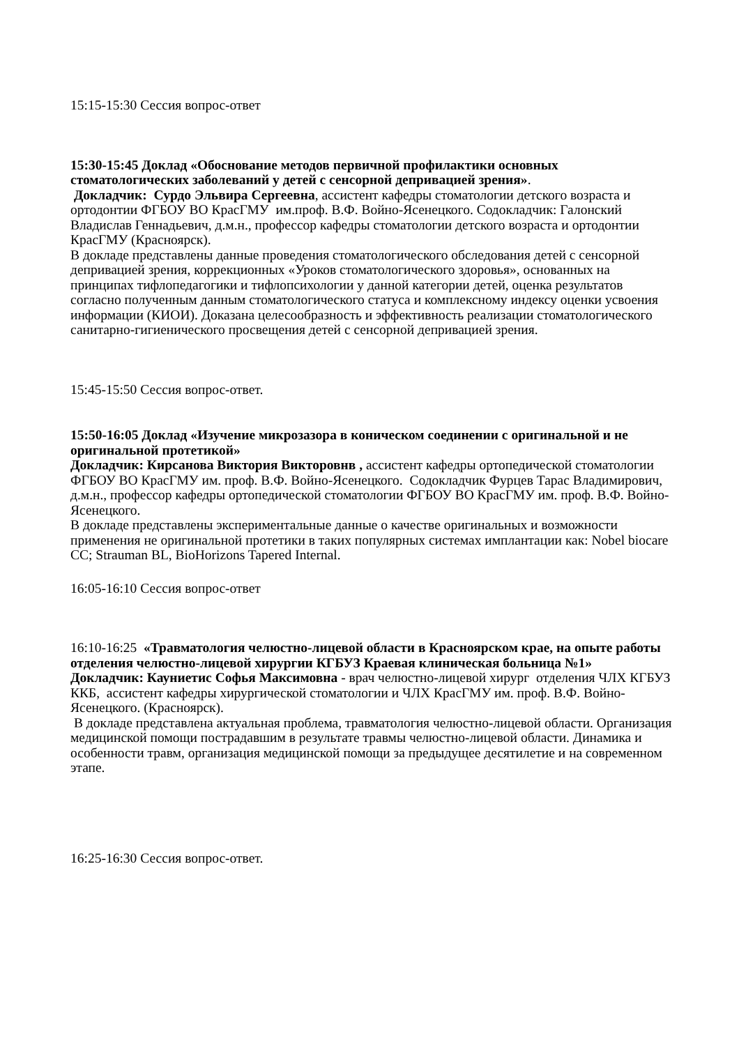15:15-15:30 Сессия вопрос-ответ
15:30-15:45 Доклад «Обоснование методов первичной профилактики основных стоматологических заболеваний у детей с сенсорной депривацией зрения».
Докладчик: Сурдо Эльвира Сергеевна, ассистент кафедры стоматологии детского возраста и ортодонтии ФГБОУ ВО КрасГМУ им.проф. В.Ф. Войно-Ясенецкого. Содокладчик: Галонский Владислав Геннадьевич, д.м.н., профессор кафедры стоматологии детского возраста и ортодонтии КрасГМУ (Красноярск).
В докладе представлены данные проведения стоматологического обследования детей с сенсорной депривацией зрения, коррекционных «Уроков стоматологического здоровья», основанных на принципах тифлопедагогики и тифлопсихологии у данной категории детей, оценка результатов согласно полученным данным стоматологического статуса и комплексному индексу оценки усвоения информации (КИОИ). Доказана целесообразность и эффективность реализации стоматологического санитарно-гигиенического просвещения детей с сенсорной депривацией зрения.
15:45-15:50 Сессия вопрос-ответ.
15:50-16:05 Доклад «Изучение микрозазора в коническом соединении с оригинальной и не оригинальной протетикой»
Докладчик: Кирсанова Виктория Викторовнв , ассистент кафедры ортопедической стоматологии ФГБОУ ВО КрасГМУ им. проф. В.Ф. Войно-Ясенецкого. Содокладчик Фурцев Тарас Владимирович, д.м.н., профессор кафедры ортопедической стоматологии ФГБОУ ВО КрасГМУ им. проф. В.Ф. Войно-Ясенецкого.
В докладе представлены экспериментальные данные о качестве оригинальных и возможности применения не оригинальной протетики в таких популярных системах имплантации как: Nobel biocare CC; Strauman BL, BioHorizons Tapered Internal.
16:05-16:10 Сессия вопрос-ответ
16:10-16:25 «Травматология челюстно-лицевой области в Красноярском крае, на опыте работы отделения челюстно-лицевой хирургии КГБУЗ Краевая клиническая больница №1»
Докладчик: Кауниетис Софья Максимовна - врач челюстно-лицевой хирург отделения ЧЛХ КГБУЗ ККБ, ассистент кафедры хирургической стоматологии и ЧЛХ КрасГМУ им. проф. В.Ф. Войно-Ясенецкого. (Красноярск).
В докладе представлена актуальная проблема, травматология челюстно-лицевой области. Организация медицинской помощи пострадавшим в результате травмы челюстно-лицевой области. Динамика и особенности травм, организация медицинской помощи за предыдущее десятилетие и на современном этапе.
16:25-16:30 Сессия вопрос-ответ.